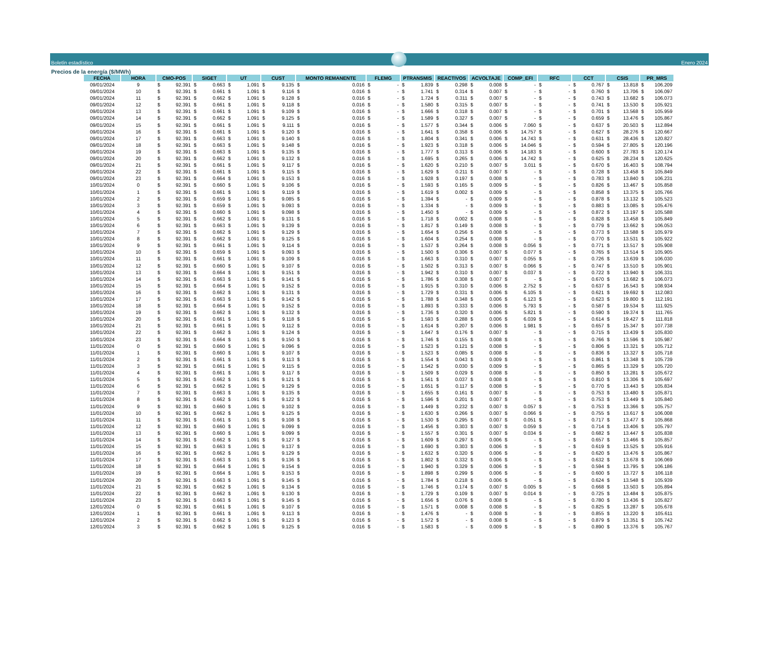Boletín estadístico Enero 2024
Precios de la energía ($/MWh)
| FECHA | HORA | CMO-POS | | SIGET | | UT | | CUST | | MONTO REMANENTE | | FLEMG | | PTRANSMIS | | REACTIVOS | | ACVOLTAJE | | COMP_EFI | | RFC | | CCT | | CSIS | | PR_MRS | |
| --- | --- | --- | --- | --- | --- | --- | --- | --- | --- | --- | --- | --- | --- | --- | --- | --- | --- | --- | --- | --- | --- | --- | --- | --- | --- | --- | --- | --- | --- |
| 09/01/2024 | 9 | $ | 92.391 | $ | 0.663 | $ | 1.091 | $ | 9.135 | $ | 0.016 | $ | - | $ | 1.839 | $ | 0.298 | $ | 0.008 | $ | - | $ | - | $ | 0.767 | $ | 13.818 | $ | 106.209 |
| 09/01/2024 | 10 | $ | 92.391 | $ | 0.661 | $ | 1.091 | $ | 9.116 | $ | 0.016 | $ | - | $ | 1.741 | $ | 0.314 | $ | 0.007 | $ | - | $ | - | $ | 0.760 | $ | 13.706 | $ | 106.097 |
| 09/01/2024 | 11 | $ | 92.391 | $ | 0.662 | $ | 1.091 | $ | 9.128 | $ | 0.016 | $ | - | $ | 1.724 | $ | 0.311 | $ | 0.007 | $ | - | $ | - | $ | 0.743 | $ | 13.682 | $ | 106.073 |
| 09/01/2024 | 12 | $ | 92.391 | $ | 0.661 | $ | 1.091 | $ | 9.118 | $ | 0.016 | $ | - | $ | 1.580 | $ | 0.315 | $ | 0.007 | $ | - | $ | - | $ | 0.741 | $ | 13.530 | $ | 105.921 |
| 09/01/2024 | 13 | $ | 92.391 | $ | 0.661 | $ | 1.091 | $ | 9.109 | $ | 0.016 | $ | - | $ | 1.666 | $ | 0.318 | $ | 0.007 | $ | - | $ | - | $ | 0.701 | $ | 13.568 | $ | 105.959 |
| 09/01/2024 | 14 | $ | 92.391 | $ | 0.662 | $ | 1.091 | $ | 9.125 | $ | 0.016 | $ | - | $ | 1.589 | $ | 0.327 | $ | 0.007 | $ | - | $ | - | $ | 0.659 | $ | 13.476 | $ | 105.867 |
| 09/01/2024 | 15 | $ | 92.391 | $ | 0.661 | $ | 1.091 | $ | 9.111 | $ | 0.016 | $ | - | $ | 1.577 | $ | 0.344 | $ | 0.006 | $ | 7.060 | $ | - | $ | 0.637 | $ | 20.503 | $ | 112.894 |
| 09/01/2024 | 16 | $ | 92.391 | $ | 0.661 | $ | 1.091 | $ | 9.120 | $ | 0.016 | $ | - | $ | 1.641 | $ | 0.358 | $ | 0.006 | $ | 14.757 | $ | - | $ | 0.627 | $ | 28.276 | $ | 120.667 |
| 09/01/2024 | 17 | $ | 92.391 | $ | 0.663 | $ | 1.091 | $ | 9.140 | $ | 0.016 | $ | - | $ | 1.804 | $ | 0.341 | $ | 0.006 | $ | 14.743 | $ | - | $ | 0.631 | $ | 28.436 | $ | 120.827 |
| 09/01/2024 | 18 | $ | 92.391 | $ | 0.663 | $ | 1.091 | $ | 9.148 | $ | 0.016 | $ | - | $ | 1.923 | $ | 0.318 | $ | 0.006 | $ | 14.046 | $ | - | $ | 0.594 | $ | 27.805 | $ | 120.196 |
| 09/01/2024 | 19 | $ | 92.391 | $ | 0.663 | $ | 1.091 | $ | 9.135 | $ | 0.016 | $ | - | $ | 1.777 | $ | 0.313 | $ | 0.006 | $ | 14.183 | $ | - | $ | 0.600 | $ | 27.783 | $ | 120.174 |
| 09/01/2024 | 20 | $ | 92.391 | $ | 0.662 | $ | 1.091 | $ | 9.132 | $ | 0.016 | $ | - | $ | 1.695 | $ | 0.265 | $ | 0.006 | $ | 14.742 | $ | - | $ | 0.625 | $ | 28.234 | $ | 120.625 |
| 09/01/2024 | 21 | $ | 92.391 | $ | 0.661 | $ | 1.091 | $ | 9.117 | $ | 0.016 | $ | - | $ | 1.620 | $ | 0.210 | $ | 0.007 | $ | 3.011 | $ | - | $ | 0.670 | $ | 16.403 | $ | 108.794 |
| 09/01/2024 | 22 | $ | 92.391 | $ | 0.661 | $ | 1.091 | $ | 9.115 | $ | 0.016 | $ | - | $ | 1.629 | $ | 0.211 | $ | 0.007 | $ | - | $ | - | $ | 0.728 | $ | 13.458 | $ | 105.849 |
| 09/01/2024 | 23 | $ | 92.391 | $ | 0.664 | $ | 1.091 | $ | 9.153 | $ | 0.016 | $ | - | $ | 1.928 | $ | 0.197 | $ | 0.008 | $ | - | $ | - | $ | 0.783 | $ | 13.840 | $ | 106.231 |
| 10/01/2024 | 0 | $ | 92.391 | $ | 0.660 | $ | 1.091 | $ | 9.106 | $ | 0.016 | $ | - | $ | 1.593 | $ | 0.165 | $ | 0.009 | $ | - | $ | - | $ | 0.826 | $ | 13.467 | $ | 105.858 |
| 10/01/2024 | 1 | $ | 92.391 | $ | 0.661 | $ | 1.091 | $ | 9.119 | $ | 0.016 | $ | - | $ | 1.619 | $ | 0.002 | $ | 0.009 | $ | - | $ | - | $ | 0.858 | $ | 13.375 | $ | 105.766 |
| 10/01/2024 | 2 | $ | 92.391 | $ | 0.659 | $ | 1.091 | $ | 9.085 | $ | 0.016 | $ | - | $ | 1.394 | $ | - | $ | 0.009 | $ | - | $ | - | $ | 0.878 | $ | 13.132 | $ | 105.523 |
| 10/01/2024 | 3 | $ | 92.391 | $ | 0.659 | $ | 1.091 | $ | 9.093 | $ | 0.016 | $ | - | $ | 1.334 | $ | - | $ | 0.009 | $ | - | $ | - | $ | 0.883 | $ | 13.085 | $ | 105.476 |
| 10/01/2024 | 4 | $ | 92.391 | $ | 0.660 | $ | 1.091 | $ | 9.098 | $ | 0.016 | $ | - | $ | 1.450 | $ | - | $ | 0.009 | $ | - | $ | - | $ | 0.872 | $ | 13.197 | $ | 105.588 |
| 10/01/2024 | 5 | $ | 92.391 | $ | 0.662 | $ | 1.091 | $ | 9.131 | $ | 0.016 | $ | - | $ | 1.718 | $ | 0.002 | $ | 0.008 | $ | - | $ | - | $ | 0.828 | $ | 13.458 | $ | 105.849 |
| 10/01/2024 | 6 | $ | 92.391 | $ | 0.663 | $ | 1.091 | $ | 9.139 | $ | 0.016 | $ | - | $ | 1.817 | $ | 0.149 | $ | 0.008 | $ | - | $ | - | $ | 0.779 | $ | 13.662 | $ | 106.053 |
| 10/01/2024 | 7 | $ | 92.391 | $ | 0.662 | $ | 1.091 | $ | 9.129 | $ | 0.016 | $ | - | $ | 1.654 | $ | 0.256 | $ | 0.008 | $ | - | $ | - | $ | 0.773 | $ | 13.588 | $ | 105.979 |
| 10/01/2024 | 8 | $ | 92.391 | $ | 0.662 | $ | 1.091 | $ | 9.125 | $ | 0.016 | $ | - | $ | 1.604 | $ | 0.254 | $ | 0.008 | $ | - | $ | - | $ | 0.770 | $ | 13.531 | $ | 105.922 |
| 10/01/2024 | 9 | $ | 92.391 | $ | 0.661 | $ | 1.091 | $ | 9.114 | $ | 0.016 | $ | - | $ | 1.537 | $ | 0.264 | $ | 0.008 | $ | 0.056 | $ | - | $ | 0.771 | $ | 13.517 | $ | 105.908 |
| 10/01/2024 | 10 | $ | 92.391 | $ | 0.659 | $ | 1.091 | $ | 9.093 | $ | 0.016 | $ | - | $ | 1.500 | $ | 0.306 | $ | 0.007 | $ | 0.077 | $ | - | $ | 0.765 | $ | 13.514 | $ | 105.905 |
| 10/01/2024 | 11 | $ | 92.391 | $ | 0.661 | $ | 1.091 | $ | 9.109 | $ | 0.016 | $ | - | $ | 1.663 | $ | 0.310 | $ | 0.007 | $ | 0.055 | $ | - | $ | 0.726 | $ | 13.639 | $ | 106.030 |
| 10/01/2024 | 12 | $ | 92.391 | $ | 0.660 | $ | 1.091 | $ | 9.107 | $ | 0.016 | $ | - | $ | 1.502 | $ | 0.313 | $ | 0.007 | $ | 0.066 | $ | - | $ | 0.747 | $ | 13.510 | $ | 105.901 |
| 10/01/2024 | 13 | $ | 92.391 | $ | 0.664 | $ | 1.091 | $ | 9.151 | $ | 0.016 | $ | - | $ | 1.942 | $ | 0.310 | $ | 0.007 | $ | 0.037 | $ | - | $ | 0.722 | $ | 13.940 | $ | 106.331 |
| 10/01/2024 | 14 | $ | 92.391 | $ | 0.663 | $ | 1.091 | $ | 9.141 | $ | 0.016 | $ | - | $ | 1.786 | $ | 0.308 | $ | 0.007 | $ | - | $ | - | $ | 0.670 | $ | 13.682 | $ | 106.073 |
| 10/01/2024 | 15 | $ | 92.391 | $ | 0.664 | $ | 1.091 | $ | 9.152 | $ | 0.016 | $ | - | $ | 1.915 | $ | 0.310 | $ | 0.006 | $ | 2.752 | $ | - | $ | 0.637 | $ | 16.543 | $ | 108.934 |
| 10/01/2024 | 16 | $ | 92.391 | $ | 0.662 | $ | 1.091 | $ | 9.131 | $ | 0.016 | $ | - | $ | 1.729 | $ | 0.331 | $ | 0.006 | $ | 6.105 | $ | - | $ | 0.621 | $ | 19.692 | $ | 112.083 |
| 10/01/2024 | 17 | $ | 92.391 | $ | 0.663 | $ | 1.091 | $ | 9.142 | $ | 0.016 | $ | - | $ | 1.788 | $ | 0.348 | $ | 0.006 | $ | 6.123 | $ | - | $ | 0.623 | $ | 19.800 | $ | 112.191 |
| 10/01/2024 | 18 | $ | 92.391 | $ | 0.664 | $ | 1.091 | $ | 9.152 | $ | 0.016 | $ | - | $ | 1.893 | $ | 0.333 | $ | 0.006 | $ | 5.793 | $ | - | $ | 0.587 | $ | 19.534 | $ | 111.925 |
| 10/01/2024 | 19 | $ | 92.391 | $ | 0.662 | $ | 1.091 | $ | 9.132 | $ | 0.016 | $ | - | $ | 1.736 | $ | 0.320 | $ | 0.006 | $ | 5.821 | $ | - | $ | 0.590 | $ | 19.374 | $ | 111.765 |
| 10/01/2024 | 20 | $ | 92.391 | $ | 0.661 | $ | 1.091 | $ | 9.118 | $ | 0.016 | $ | - | $ | 1.593 | $ | 0.288 | $ | 0.006 | $ | 6.039 | $ | - | $ | 0.614 | $ | 19.427 | $ | 111.818 |
| 10/01/2024 | 21 | $ | 92.391 | $ | 0.661 | $ | 1.091 | $ | 9.112 | $ | 0.016 | $ | - | $ | 1.614 | $ | 0.207 | $ | 0.006 | $ | 1.981 | $ | - | $ | 0.657 | $ | 15.347 | $ | 107.738 |
| 10/01/2024 | 22 | $ | 92.391 | $ | 0.662 | $ | 1.091 | $ | 9.124 | $ | 0.016 | $ | - | $ | 1.647 | $ | 0.176 | $ | 0.007 | $ | - | $ | - | $ | 0.715 | $ | 13.439 | $ | 105.830 |
| 10/01/2024 | 23 | $ | 92.391 | $ | 0.664 | $ | 1.091 | $ | 9.150 | $ | 0.016 | $ | - | $ | 1.746 | $ | 0.155 | $ | 0.008 | $ | - | $ | - | $ | 0.766 | $ | 13.596 | $ | 105.987 |
| 11/01/2024 | 0 | $ | 92.391 | $ | 0.660 | $ | 1.091 | $ | 9.096 | $ | 0.016 | $ | - | $ | 1.523 | $ | 0.121 | $ | 0.008 | $ | - | $ | - | $ | 0.806 | $ | 13.321 | $ | 105.712 |
| 11/01/2024 | 1 | $ | 92.391 | $ | 0.660 | $ | 1.091 | $ | 9.107 | $ | 0.016 | $ | - | $ | 1.523 | $ | 0.085 | $ | 0.008 | $ | - | $ | - | $ | 0.836 | $ | 13.327 | $ | 105.718 |
| 11/01/2024 | 2 | $ | 92.391 | $ | 0.661 | $ | 1.091 | $ | 9.113 | $ | 0.016 | $ | - | $ | 1.554 | $ | 0.043 | $ | 0.009 | $ | - | $ | - | $ | 0.861 | $ | 13.348 | $ | 105.739 |
| 11/01/2024 | 3 | $ | 92.391 | $ | 0.661 | $ | 1.091 | $ | 9.115 | $ | 0.016 | $ | - | $ | 1.542 | $ | 0.030 | $ | 0.009 | $ | - | $ | - | $ | 0.865 | $ | 13.329 | $ | 105.720 |
| 11/01/2024 | 4 | $ | 92.391 | $ | 0.661 | $ | 1.091 | $ | 9.117 | $ | 0.016 | $ | - | $ | 1.509 | $ | 0.029 | $ | 0.008 | $ | - | $ | - | $ | 0.850 | $ | 13.281 | $ | 105.672 |
| 11/01/2024 | 5 | $ | 92.391 | $ | 0.662 | $ | 1.091 | $ | 9.121 | $ | 0.016 | $ | - | $ | 1.561 | $ | 0.037 | $ | 0.008 | $ | - | $ | - | $ | 0.810 | $ | 13.306 | $ | 105.697 |
| 11/01/2024 | 6 | $ | 92.391 | $ | 0.662 | $ | 1.091 | $ | 9.129 | $ | 0.016 | $ | - | $ | 1.651 | $ | 0.117 | $ | 0.008 | $ | - | $ | - | $ | 0.770 | $ | 13.443 | $ | 105.834 |
| 11/01/2024 | 7 | $ | 92.391 | $ | 0.663 | $ | 1.091 | $ | 9.135 | $ | 0.016 | $ | - | $ | 1.655 | $ | 0.161 | $ | 0.007 | $ | - | $ | - | $ | 0.753 | $ | 13.480 | $ | 105.871 |
| 11/01/2024 | 8 | $ | 92.391 | $ | 0.662 | $ | 1.091 | $ | 9.122 | $ | 0.016 | $ | - | $ | 1.596 | $ | 0.201 | $ | 0.007 | $ | - | $ | - | $ | 0.753 | $ | 13.449 | $ | 105.840 |
| 11/01/2024 | 9 | $ | 92.391 | $ | 0.660 | $ | 1.091 | $ | 9.102 | $ | 0.016 | $ | - | $ | 1.449 | $ | 0.232 | $ | 0.007 | $ | 0.057 | $ | - | $ | 0.753 | $ | 13.366 | $ | 105.757 |
| 11/01/2024 | 10 | $ | 92.391 | $ | 0.662 | $ | 1.091 | $ | 9.125 | $ | 0.016 | $ | - | $ | 1.630 | $ | 0.266 | $ | 0.007 | $ | 0.066 | $ | - | $ | 0.755 | $ | 13.617 | $ | 106.008 |
| 11/01/2024 | 11 | $ | 92.391 | $ | 0.661 | $ | 1.091 | $ | 9.108 | $ | 0.016 | $ | - | $ | 1.530 | $ | 0.295 | $ | 0.007 | $ | 0.051 | $ | - | $ | 0.717 | $ | 13.477 | $ | 105.868 |
| 11/01/2024 | 12 | $ | 92.391 | $ | 0.660 | $ | 1.091 | $ | 9.099 | $ | 0.016 | $ | - | $ | 1.456 | $ | 0.303 | $ | 0.007 | $ | 0.059 | $ | - | $ | 0.714 | $ | 13.406 | $ | 105.797 |
| 11/01/2024 | 13 | $ | 92.391 | $ | 0.660 | $ | 1.091 | $ | 9.099 | $ | 0.016 | $ | - | $ | 1.557 | $ | 0.301 | $ | 0.007 | $ | 0.034 | $ | - | $ | 0.682 | $ | 13.447 | $ | 105.838 |
| 11/01/2024 | 14 | $ | 92.391 | $ | 0.662 | $ | 1.091 | $ | 9.127 | $ | 0.016 | $ | - | $ | 1.609 | $ | 0.297 | $ | 0.006 | $ | - | $ | - | $ | 0.657 | $ | 13.466 | $ | 105.857 |
| 11/01/2024 | 15 | $ | 92.391 | $ | 0.663 | $ | 1.091 | $ | 9.137 | $ | 0.016 | $ | - | $ | 1.690 | $ | 0.303 | $ | 0.006 | $ | - | $ | - | $ | 0.619 | $ | 13.525 | $ | 105.916 |
| 11/01/2024 | 16 | $ | 92.391 | $ | 0.662 | $ | 1.091 | $ | 9.129 | $ | 0.016 | $ | - | $ | 1.632 | $ | 0.320 | $ | 0.006 | $ | - | $ | - | $ | 0.620 | $ | 13.476 | $ | 105.867 |
| 11/01/2024 | 17 | $ | 92.391 | $ | 0.663 | $ | 1.091 | $ | 9.136 | $ | 0.016 | $ | - | $ | 1.802 | $ | 0.332 | $ | 0.006 | $ | - | $ | - | $ | 0.632 | $ | 13.678 | $ | 106.069 |
| 11/01/2024 | 18 | $ | 92.391 | $ | 0.664 | $ | 1.091 | $ | 9.154 | $ | 0.016 | $ | - | $ | 1.940 | $ | 0.329 | $ | 0.006 | $ | - | $ | - | $ | 0.594 | $ | 13.795 | $ | 106.186 |
| 11/01/2024 | 19 | $ | 92.391 | $ | 0.664 | $ | 1.091 | $ | 9.153 | $ | 0.016 | $ | - | $ | 1.898 | $ | 0.299 | $ | 0.006 | $ | - | $ | - | $ | 0.600 | $ | 13.727 | $ | 106.118 |
| 11/01/2024 | 20 | $ | 92.391 | $ | 0.663 | $ | 1.091 | $ | 9.145 | $ | 0.016 | $ | - | $ | 1.784 | $ | 0.218 | $ | 0.006 | $ | - | $ | - | $ | 0.624 | $ | 13.548 | $ | 105.939 |
| 11/01/2024 | 21 | $ | 92.391 | $ | 0.662 | $ | 1.091 | $ | 9.134 | $ | 0.016 | $ | - | $ | 1.746 | $ | 0.174 | $ | 0.007 | $ | 0.005 | $ | - | $ | 0.668 | $ | 13.503 | $ | 105.894 |
| 11/01/2024 | 22 | $ | 92.391 | $ | 0.662 | $ | 1.091 | $ | 9.130 | $ | 0.016 | $ | - | $ | 1.729 | $ | 0.109 | $ | 0.007 | $ | 0.014 | $ | - | $ | 0.725 | $ | 13.484 | $ | 105.875 |
| 11/01/2024 | 23 | $ | 92.391 | $ | 0.663 | $ | 1.091 | $ | 9.145 | $ | 0.016 | $ | - | $ | 1.656 | $ | 0.076 | $ | 0.008 | $ | - | $ | - | $ | 0.780 | $ | 13.436 | $ | 105.827 |
| 12/01/2024 | 0 | $ | 92.391 | $ | 0.661 | $ | 1.091 | $ | 9.107 | $ | 0.016 | $ | - | $ | 1.571 | $ | 0.008 | $ | 0.008 | $ | - | $ | - | $ | 0.825 | $ | 13.287 | $ | 105.678 |
| 12/01/2024 | 1 | $ | 92.391 | $ | 0.661 | $ | 1.091 | $ | 9.113 | $ | 0.016 | $ | - | $ | 1.476 | $ | - | $ | 0.008 | $ | - | $ | - | $ | 0.855 | $ | 13.220 | $ | 105.611 |
| 12/01/2024 | 2 | $ | 92.391 | $ | 0.662 | $ | 1.091 | $ | 9.123 | $ | 0.016 | $ | - | $ | 1.572 | $ | - | $ | 0.008 | $ | - | $ | - | $ | 0.879 | $ | 13.351 | $ | 105.742 |
| 12/01/2024 | 3 | $ | 92.391 | $ | 0.662 | $ | 1.091 | $ | 9.125 | $ | 0.016 | $ | - | $ | 1.583 | $ | - | $ | 0.009 | $ | - | $ | - | $ | 0.890 | $ | 13.376 | $ | 105.767 |